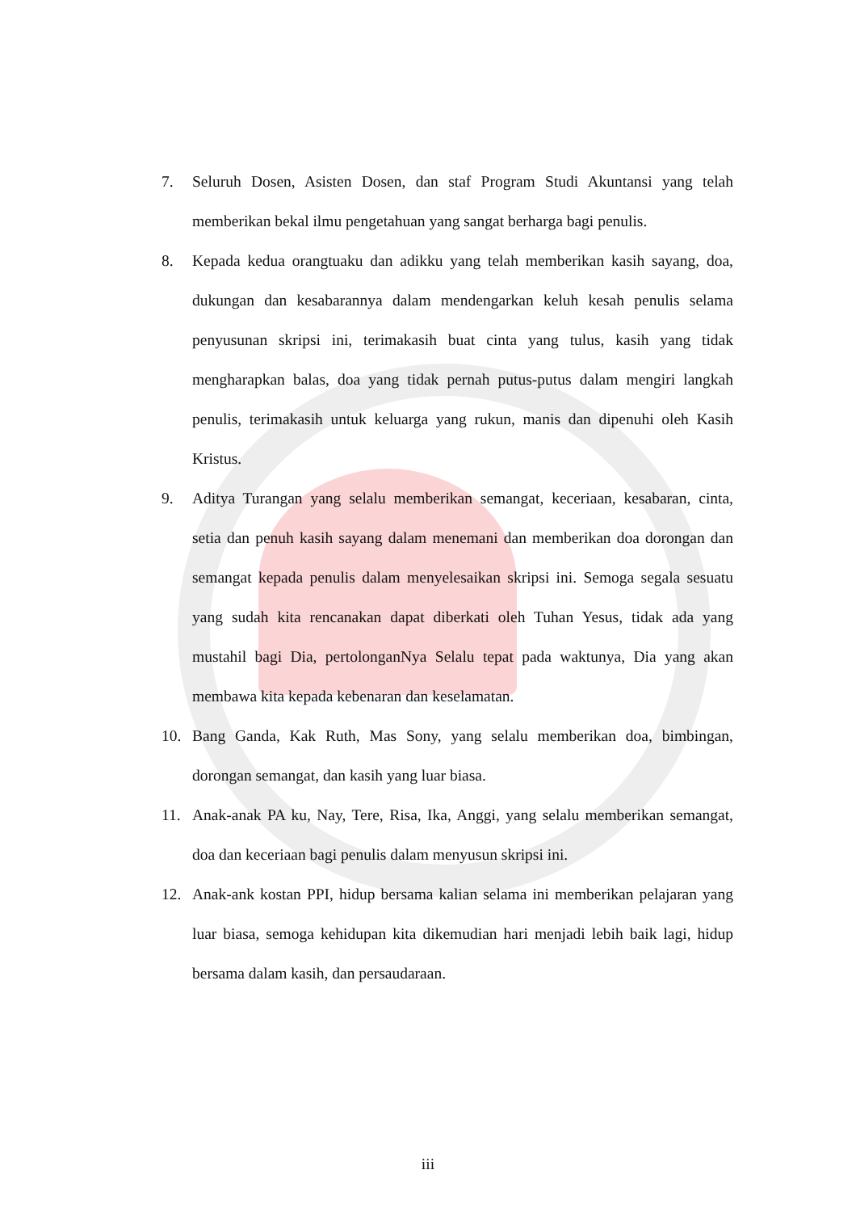7. Seluruh Dosen, Asisten Dosen, dan staf Program Studi Akuntansi yang telah memberikan bekal ilmu pengetahuan yang sangat berharga bagi penulis.
8. Kepada kedua orangtuaku dan adikku yang telah memberikan kasih sayang, doa, dukungan dan kesabarannya dalam mendengarkan keluh kesah penulis selama penyusunan skripsi ini, terimakasih buat cinta yang tulus, kasih yang tidak mengharapkan balas, doa yang tidak pernah putus-putus dalam mengiri langkah penulis, terimakasih untuk keluarga yang rukun, manis dan dipenuhi oleh Kasih Kristus.
9. Aditya Turangan yang selalu memberikan semangat, keceriaan, kesabaran, cinta, setia dan penuh kasih sayang dalam menemani dan memberikan doa dorongan dan semangat kepada penulis dalam menyelesaikan skripsi ini. Semoga segala sesuatu yang sudah kita rencanakan dapat diberkati oleh Tuhan Yesus, tidak ada yang mustahil bagi Dia, pertolonganNya Selalu tepat pada waktunya, Dia yang akan membawa kita kepada kebenaran dan keselamatan.
10. Bang Ganda, Kak Ruth, Mas Sony, yang selalu memberikan doa, bimbingan, dorongan semangat, dan kasih yang luar biasa.
11. Anak-anak PA ku, Nay, Tere, Risa, Ika, Anggi, yang selalu memberikan semangat, doa dan keceriaan bagi penulis dalam menyusun skripsi ini.
12. Anak-ank kostan PPI, hidup bersama kalian selama ini memberikan pelajaran yang luar biasa, semoga kehidupan kita dikemudian hari menjadi lebih baik lagi, hidup bersama dalam kasih, dan persaudaraan.
iii